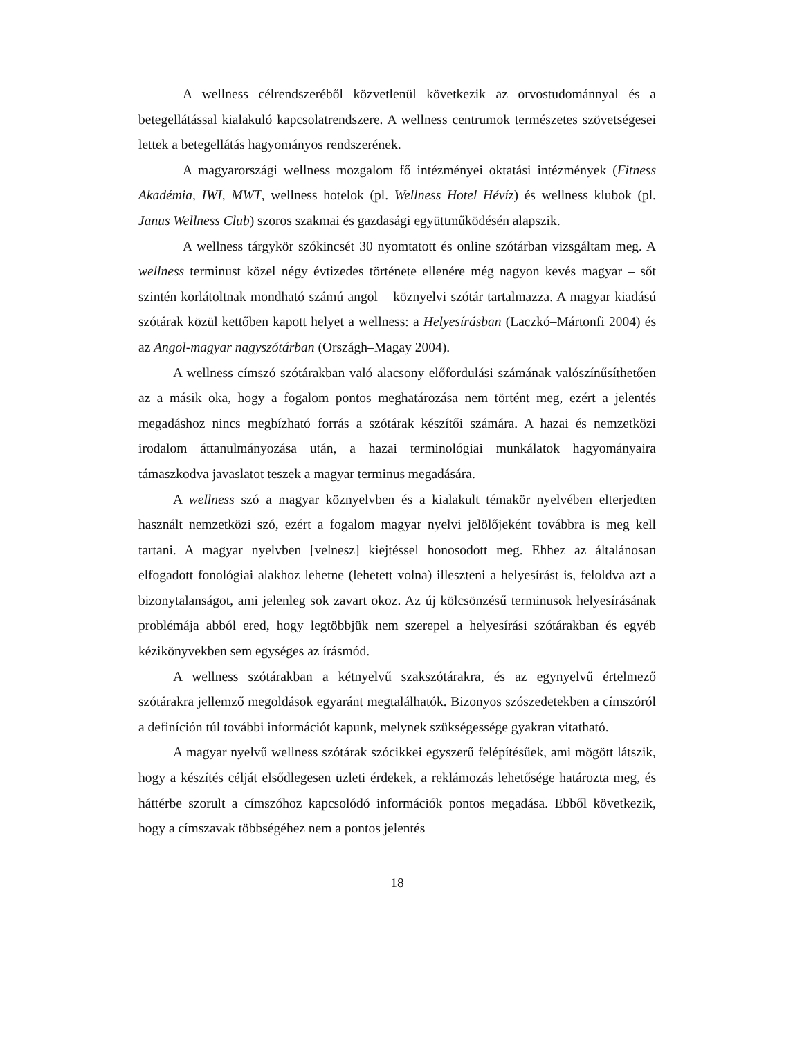A wellness célrendszeréből közvetlenül következik az orvostudománnyal és a betegellátással kialakuló kapcsolatrendszere. A wellness centrumok természetes szövetségesei lettek a betegellátás hagyományos rendszerének.
A magyarországi wellness mozgalom fő intézményei oktatási intézmények (Fitness Akadémia, IWI, MWT, wellness hotelok (pl. Wellness Hotel Hévíz) és wellness klubok (pl. Janus Wellness Club) szoros szakmai és gazdasági együttműködésén alapszik.
A wellness tárgykör szókincsét 30 nyomtatott és online szótárban vizsgáltam meg. A wellness terminust közel négy évtizedes története ellenére még nagyon kevés magyar – sőt szintén korlátoltnak mondható számú angol – köznyelvi szótár tartalmazza. A magyar kiadású szótárak közül kettőben kapott helyet a wellness: a Helyesírásban (Laczkó–Mártonfi 2004) és az Angol-magyar nagyszótárban (Országh–Magay 2004).
A wellness címszó szótárakban való alacsony előfordulási számának valószínűsíthetően az a másik oka, hogy a fogalom pontos meghatározása nem történt meg, ezért a jelentés megadáshoz nincs megbízható forrás a szótárak készítői számára. A hazai és nemzetközi irodalom áttanulmányozása után, a hazai terminológiai munkálatok hagyományaira támaszkodva javaslatot teszek a magyar terminus megadására.
A wellness szó a magyar köznyelvben és a kialakult témakör nyelvében elterjedten használt nemzetközi szó, ezért a fogalom magyar nyelvi jelölőjeként továbbra is meg kell tartani. A magyar nyelvben [velnesz] kiejtéssel honosodott meg. Ehhez az általánosan elfogadott fonológiai alakhoz lehetne (lehetett volna) illeszteni a helyesírást is, feloldva azt a bizonytalanságot, ami jelenleg sok zavart okoz. Az új kölcsönzésű terminusok helyesírásának problémája abból ered, hogy legtöbbjük nem szerepel a helyesírási szótárakban és egyéb kézikönyvekben sem egységes az írásmód.
A wellness szótárakban a kétnyelvű szakszótárakra, és az egynyelvű értelmező szótárakra jellemző megoldások egyaránt megtalálhatók. Bizonyos szószedetekben a címszóról a definíción túl további információt kapunk, melynek szükségessége gyakran vitatható.
A magyar nyelvű wellness szótárak szócikkei egyszerű felépítésűek, ami mögött látszik, hogy a készítés célját elsődlegesen üzleti érdekek, a reklámozás lehetősége határozta meg, és háttérbe szorult a címszóhoz kapcsolódó információk pontos megadása. Ebből következik, hogy a címszavak többségéhez nem a pontos jelentés
18